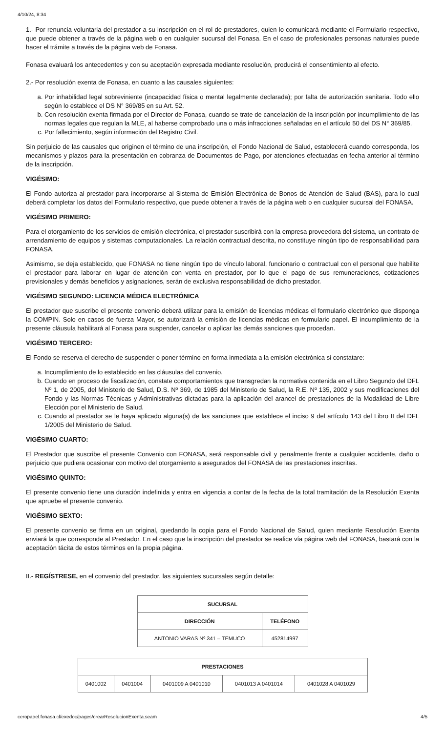4/10/24, 8:34
1.- Por renuncia voluntaria del prestador a su inscripción en el rol de prestadores, quien lo comunicará mediante el Formulario respectivo, que puede obtener a través de la página web o en cualquier sucursal del Fonasa. En el caso de profesionales personas naturales puede hacer el trámite a través de la página web de Fonasa.
Fonasa evaluará los antecedentes y con su aceptación expresada mediante resolución, producirá el consentimiento al efecto.
2.- Por resolución exenta de Fonasa, en cuanto a las causales siguientes:
a. Por inhabilidad legal sobreviniente (incapacidad física o mental legalmente declarada); por falta de autorización sanitaria. Todo ello según lo establece el DS N° 369/85 en su Art. 52.
b. Con resolución exenta firmada por el Director de Fonasa, cuando se trate de cancelación de la inscripción por incumplimiento de las normas legales que regulan la MLE, al haberse comprobado una o más infracciones señaladas en el artículo 50 del DS N° 369/85.
c. Por fallecimiento, según información del Registro Civil.
Sin perjuicio de las causales que originen el término de una inscripción, el Fondo Nacional de Salud, establecerá cuando corresponda, los mecanismos y plazos para la presentación en cobranza de Documentos de Pago, por atenciones efectuadas en fecha anterior al término de la inscripción.
VIGÉSIMO:
El Fondo autoriza al prestador para incorporarse al Sistema de Emisión Electrónica de Bonos de Atención de Salud (BAS), para lo cual deberá completar los datos del Formulario respectivo, que puede obtener a través de la página web o en cualquier sucursal del FONASA.
VIGÉSIMO PRIMERO:
Para el otorgamiento de los servicios de emisión electrónica, el prestador suscribirá con la empresa proveedora del sistema, un contrato de arrendamiento de equipos y sistemas computacionales. La relación contractual descrita, no constituye ningún tipo de responsabilidad para FONASA.
Asimismo, se deja establecido, que FONASA no tiene ningún tipo de vínculo laboral, funcionario o contractual con el personal que habilite el prestador para laborar en lugar de atención con venta en prestador, por lo que el pago de sus remuneraciones, cotizaciones previsionales y demás beneficios y asignaciones, serán de exclusiva responsabilidad de dicho prestador.
VIGÉSIMO SEGUNDO: LICENCIA MÉDICA ELECTRÓNICA
El prestador que suscribe el presente convenio deberá utilizar para la emisión de licencias médicas el formulario electrónico que disponga la COMPIN. Solo en casos de fuerza Mayor, se autorizará la emisión de licencias médicas en formulario papel. El incumplimiento de la presente cláusula habilitará al Fonasa para suspender, cancelar o aplicar las demás sanciones que procedan.
VIGÉSIMO TERCERO:
El Fondo se reserva el derecho de suspender o poner término en forma inmediata a la emisión electrónica si constatare:
a. Incumplimiento de lo establecido en las cláusulas del convenio.
b. Cuando en proceso de fiscalización, constate comportamientos que transgredan la normativa contenida en el Libro Segundo del DFL Nº 1, de 2005, del Ministerio de Salud, D.S. Nº 369, de 1985 del Ministerio de Salud, la R.E. Nº 135, 2002 y sus modificaciones del Fondo y las Normas Técnicas y Administrativas dictadas para la aplicación del arancel de prestaciones de la Modalidad de Libre Elección por el Ministerio de Salud.
c. Cuando al prestador se le haya aplicado alguna(s) de las sanciones que establece el inciso 9 del artículo 143 del Libro II del DFL 1/2005 del Ministerio de Salud.
VIGÉSIMO CUARTO:
El Prestador que suscribe el presente Convenio con FONASA, será responsable civil y penalmente frente a cualquier accidente, daño o perjuicio que pudiera ocasionar con motivo del otorgamiento a asegurados del FONASA de las prestaciones inscritas.
VIGÉSIMO QUINTO:
El presente convenio tiene una duración indefinida y entra en vigencia a contar de la fecha de la total tramitación de la Resolución Exenta que apruebe el presente convenio.
VIGÉSIMO SEXTO:
El presente convenio se firma en un original, quedando la copia para el Fondo Nacional de Salud, quien mediante Resolución Exenta enviará la que corresponde al Prestador. En el caso que la inscripción del prestador se realice vía página web del FONASA, bastará con la aceptación tácita de estos términos en la propia página.
II.- REGÍSTRESE, en el convenio del prestador, las siguientes sucursales según detalle:
| SUCURSAL | |
| --- | --- |
| DIRECCIÓN | TELÉFONO |
| ANTONIO VARAS Nº 341 – TEMUCO | 452814997 |
| PRESTACIONES | | | | |
| --- | --- | --- | --- | --- |
| 0401002 | 0401004 | 0401009 A 0401010 | 0401013 A 0401014 | 0401028 A 0401029 |
ceropapel.fonasa.cl/exedoc/pages/crearResolucionExenta.seam 4/5